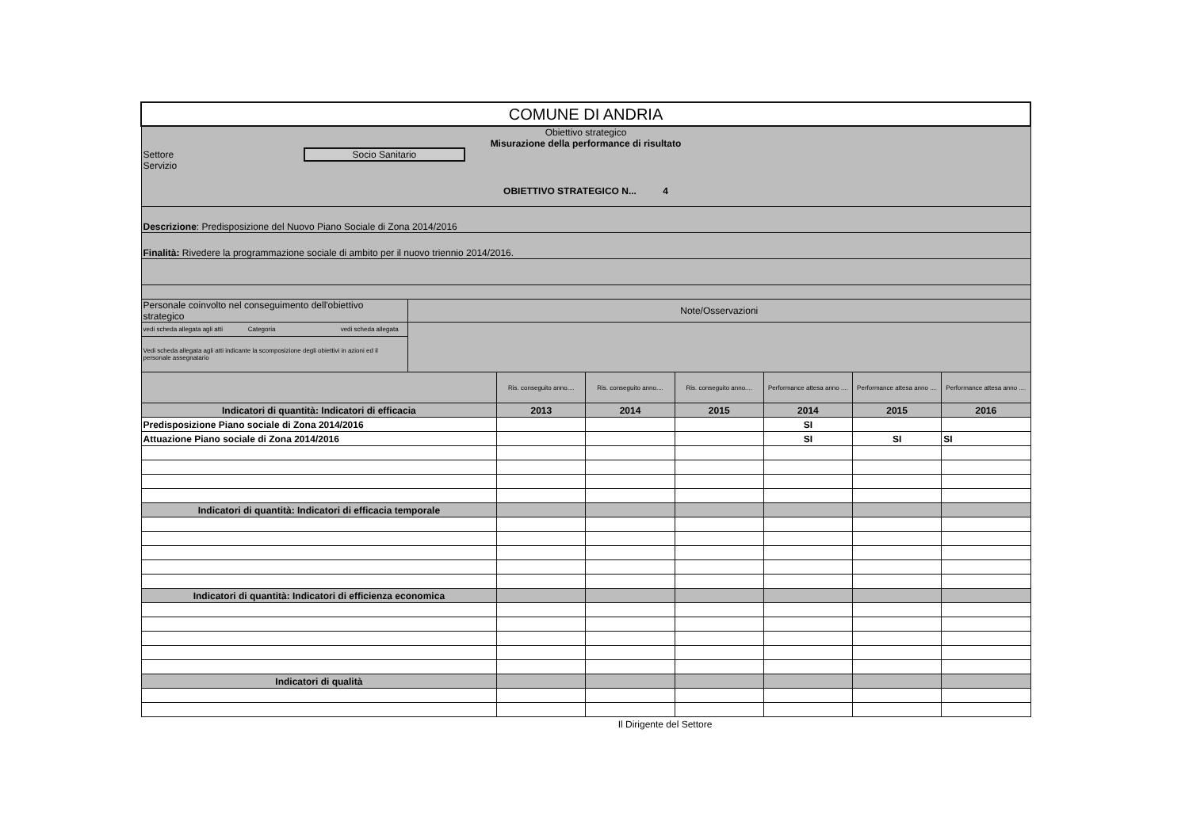| COMUNE DI ANDRIA | | | | | | | |
| Obiettivo strategico Misurazione della performance di risultato Settore Socio Sanitario Servizio OBIETTIVO STRATEGICO N... 4 | | | | | | | |
| Descrizione : Predisposizione del Nuovo Piano Sociale di Zona 2014/2016 | | | | | | | |
| Finalità: Rivedere la programmazione sociale di ambito per il nuovo triennio 2014/2016. | | | | | | | |
| Personale coinvolto nel conseguimento dell'obiettivo strategico | Note/Osservazioni | | | | | | |
| vedi scheda allegata agli atti Categoria vedi scheda allegata | | | | | | | |
| Vedi scheda allegata agli atti indicante la scomposizione degli obiettivi in azioni ed il personale assegnatario | | | | | | | |
| | | Ris. conseguito anno.... | Ris. conseguito anno.... | Ris. conseguito anno.... | Performance attesa anno .... | Performance attesa anno .... | Performance attesa anno .... |
| Indicatori di quantità: Indicatori di efficacia | | 2013 | 2014 | 2015 | 2014 | 2015 | 2016 |
| Predisposizione Piano sociale di Zona 2014/2016 | | | | | SI | | |
| Attuazione Piano sociale di Zona 2014/2016 | | | | | SI | SI | SI |
| Indicatori di quantità: Indicatori di efficacia temporale | | | | | | | |
| Indicatori di quantità: Indicatori di efficienza economica | | | | | | | |
| Indicatori di qualità | | | | | | | |
Il Dirigente del Settore